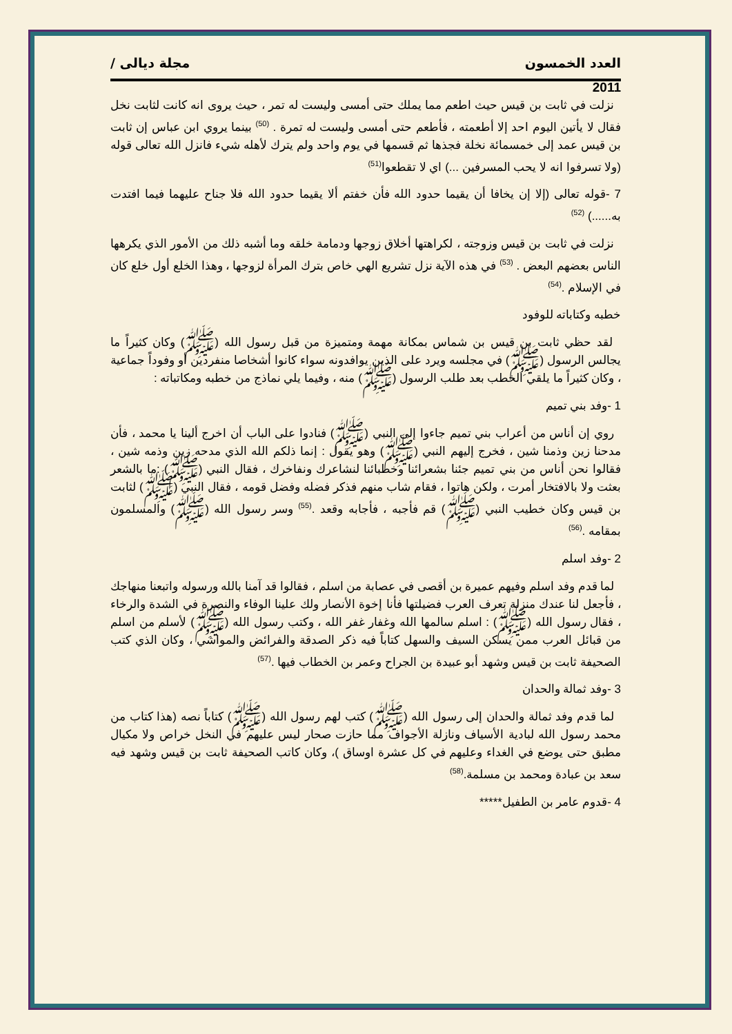العدد الخمسون مجلة ديالى /
2011
نزلت في ثابت بن قيس حيث اطعم مما يملك حتى أمسى وليست له تمر ، حيث يروى انه كانت لثابت نخل فقال لا يأتين اليوم احد إلا أطعمته ، فأطعم حتى أمسى وليست له تمرة . <sup>(50)</sup> بينما يروي ابن عباس إن ثابت بن قيس عمد إلى خمسمائة نخلة فجذها ثم قسمها في يوم واحد ولم يترك لأهله شيء فانزل الله تعالى قوله (ولا تسرفوا انه لا يحب المسرفين ...) اي لا تقطعوا<sup>(51)</sup>
7 -قوله تعالى (إلا إن يخافا أن يقيما حدود الله فأن خفتم ألا يقيما حدود الله فلا جناح عليهما فيما افتدت به......) <sup>(52)</sup>
نزلت في ثابت بن قيس وزوجته ، لكراهتها أخلاق زوجها ودمامة خلقه وما أشبه ذلك من الأمور الذي يكرهها الناس بعضهم البعض . <sup>(53)</sup> في هذه الآية نزل تشريع الهي خاص بترك المرأة لزوجها ، وهذا الخلع أول خلع كان في الإسلام .<sup>(54)</sup>
خطبه وكتاباته للوفود
لقد حظي ثابت بن قيس بن شماس بمكانة مهمة ومتميزة من قبل رسول الله (ﷺ) وكان كثيراً ما يجالس الرسول (ﷺ) في مجلسه ويرد على الذين يوافدونه سواء كانوا أشخاصا منفردين أو وفوداً جماعية ، وكان كثيراً ما يلقي الخطب بعد طلب الرسول (ﷺ) منه ، وفيما يلي نماذج من خطبه ومكاتباته :
1 -وفد بني تميم
روي إن أناس من أعراب بني تميم جاءوا إلى النبي (ﷺ) فنادوا على الباب أن اخرج ألينا يا محمد ، فأن مدحنا زين وذمنا شين ، فخرج إليهم النبي (ﷺ) وهو يقول : إنما ذلكم الله الذي مدحه زين وذمه شين ، فقالوا نحن أناس من بني تميم جئنا بشعرائنا وخطبائنا لنشاعرك ونفاخرك ، فقال النبي (ﷺ) :ما بالشعر بعثت ولا بالافتخار أمرت ، ولكن هاتوا ، فقام شاب منهم فذكر فضله وفضل قومه ، فقال النبي (ﷺ) لثابت بن قيس وكان خطيب النبي (ﷺ) قم فأجبه ، فأجابه وقعد .<sup>(55)</sup> وسر رسول الله (ﷺ) والمسلمون بمقامه .<sup>(56)</sup>
2 -وفد اسلم
لما قدم وفد اسلم وفيهم عميرة بن أقصى في عصابة من اسلم ، فقالوا قد آمنا بالله ورسوله واتبعنا منهاجك ، فأجعل لنا عندك منزلة تعرف العرب فضيلتها فأنا إخوة الأنصار ولك علينا الوفاء والنصرة في الشدة والرخاء ، فقال رسول الله (ﷺ) : اسلم سالمها الله وغفار غفر الله ، وكتب رسول الله (ﷺ) لأسلم من اسلم من قبائل العرب ممن يسكن السيف والسهل كتاباً فيه ذكر الصدقة والفرائض والمواشي ، وكان الذي كتب الصحيفة ثابت بن قيس وشهد أبو عبيدة بن الجراح وعمر بن الخطاب فيها .<sup>(57)</sup>
3 -وفد ثمالة والحدان
لما قدم وفد ثمالة والحدان إلى رسول الله (ﷺ) كتب لهم رسول الله (ﷺ) كتاباً نصه (هذا كتاب من محمد رسول الله لبادية الأسياف ونازلة الأجواف مما حازت صحار ليس عليهم في النخل خراص ولا مكيال مطبق حتى يوضع في الغداء وعليهم في كل عشرة اوساق )، وكان كاتب الصحيفة ثابت بن قيس وشهد فيه سعد بن عبادة ومحمد بن مسلمة.<sup>(58)</sup>
4 -قدوم عامر بن الطفيل*****